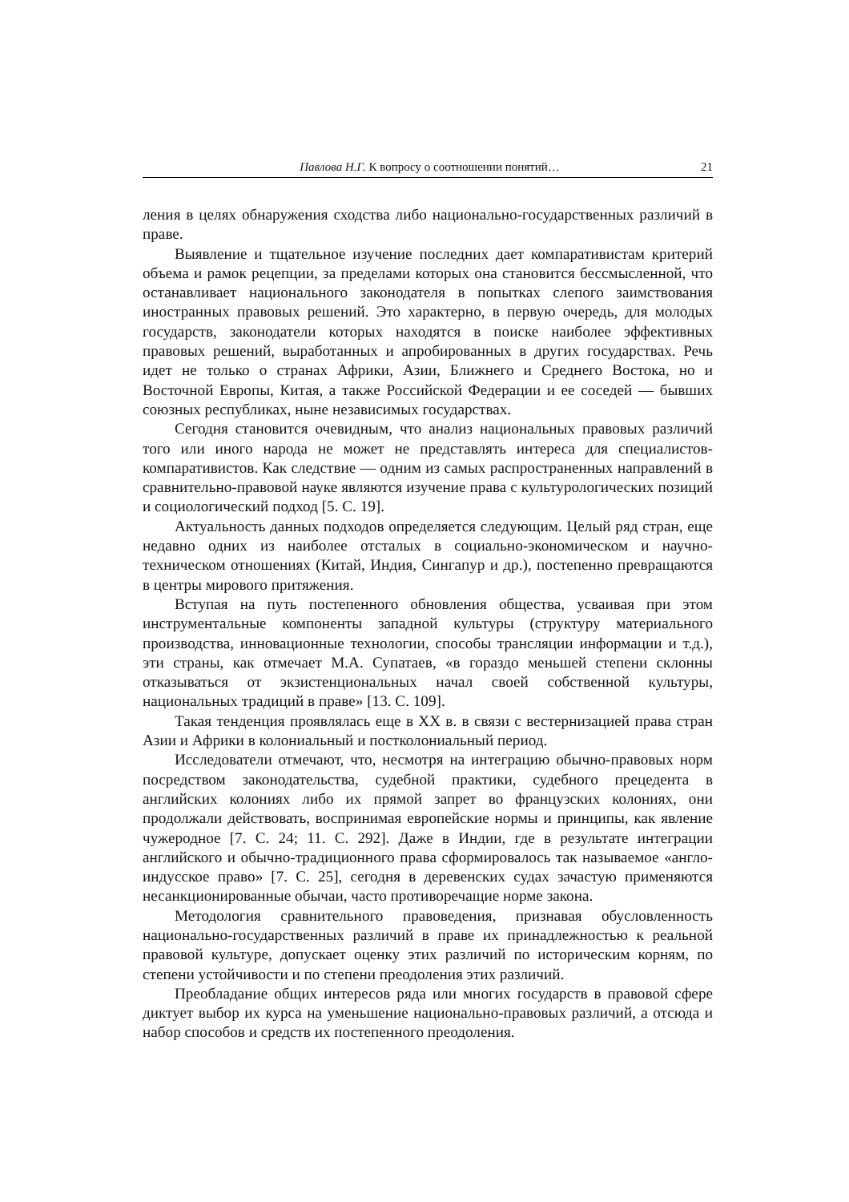Павлова Н.Г. К вопросу о соотношении понятий… 21
ления в целях обнаружения сходства либо национально-государственных различий в праве.
Выявление и тщательное изучение последних дает компаративистам критерий объема и рамок рецепции, за пределами которых она становится бессмысленной, что останавливает национального законодателя в попытках слепого заимствования иностранных правовых решений. Это характерно, в первую очередь, для молодых государств, законодатели которых находятся в поиске наиболее эффективных правовых решений, выработанных и апробированных в других государствах. Речь идет не только о странах Африки, Азии, Ближнего и Среднего Востока, но и Восточной Европы, Китая, а также Российской Федерации и ее соседей — бывших союзных республиках, ныне независимых государствах.
Сегодня становится очевидным, что анализ национальных правовых различий того или иного народа не может не представлять интереса для специалистов-компаративистов. Как следствие — одним из самых распространенных направлений в сравнительно-правовой науке являются изучение права с культурологических позиций и социологический подход [5. С. 19].
Актуальность данных подходов определяется следующим. Целый ряд стран, еще недавно одних из наиболее отсталых в социально-экономическом и научно-техническом отношениях (Китай, Индия, Сингапур и др.), постепенно превращаются в центры мирового притяжения.
Вступая на путь постепенного обновления общества, усваивая при этом инструментальные компоненты западной культуры (структуру материального производства, инновационные технологии, способы трансляции информации и т.д.), эти страны, как отмечает М.А. Супатаев, «в гораздо меньшей степени склонны отказываться от экзистенциональных начал своей собственной культуры, национальных традиций в праве» [13. С. 109].
Такая тенденция проявлялась еще в XX в. в связи с вестернизацией права стран Азии и Африки в колониальный и постколониальный период.
Исследователи отмечают, что, несмотря на интеграцию обычно-правовых норм посредством законодательства, судебной практики, судебного прецедента в английских колониях либо их прямой запрет во французских колониях, они продолжали действовать, воспринимая европейские нормы и принципы, как явление чужеродное [7. С. 24; 11. С. 292]. Даже в Индии, где в результате интеграции английского и обычно-традиционного права сформировалось так называемое «англо-индусское право» [7. С. 25], сегодня в деревенских судах зачастую применяются несанкционированные обычаи, часто противоречащие норме закона.
Методология сравнительного правоведения, признавая обусловленность национально-государственных различий в праве их принадлежностью к реальной правовой культуре, допускает оценку этих различий по историческим корням, по степени устойчивости и по степени преодоления этих различий.
Преобладание общих интересов ряда или многих государств в правовой сфере диктует выбор их курса на уменьшение национально-правовых различий, а отсюда и набор способов и средств их постепенного преодоления.